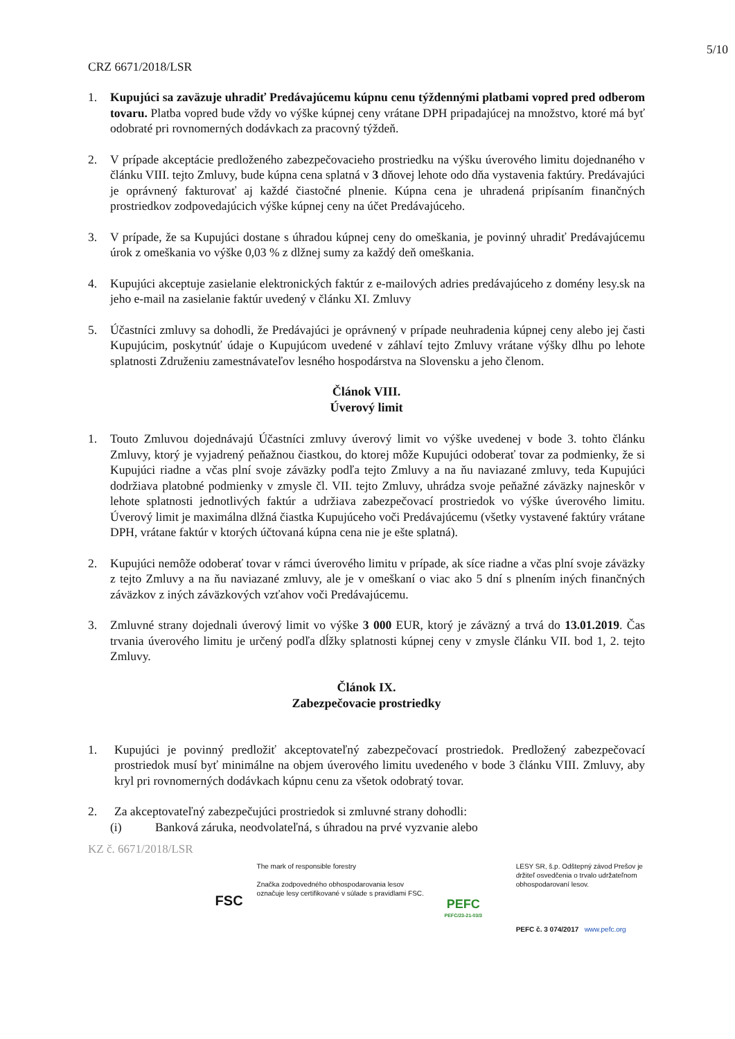5/10
CRZ 6671/2018/LSR
1. Kupujúci sa zaväzuje uhradiť Predávajúcemu kúpnu cenu týždennými platbami vopred pred odberom tovaru. Platba vopred bude vždy vo výške kúpnej ceny vrátane DPH pripadajúcej na množstvo, ktoré má byť odobraté pri rovnomerných dodávkach za pracovný týždeň.
2. V prípade akceptácie predloženého zabezpečovacieho prostriedku na výšku úverového limitu dojednaného v článku VIII. tejto Zmluvy, bude kúpna cena splatná v 3 dňovej lehote odo dňa vystavenia faktúry. Predávajúci je oprávnený fakturovať aj každé čiastočné plnenie. Kúpna cena je uhradená pripísaním finančných prostriedkov zodpovedajúcich výške kúpnej ceny na účet Predávajúceho.
3. V prípade, že sa Kupujúci dostane s úhradou kúpnej ceny do omeškania, je povinný uhradiť Predávajúcemu úrok z omeškania vo výške 0,03 % z dlžnej sumy za každý deň omeškania.
4. Kupujúci akceptuje zasielanie elektronických faktúr z e-mailových adries predávajúceho z domény lesy.sk na jeho e-mail na zasielanie faktúr uvedený v článku XI. Zmluvy
5. Účastníci zmluvy sa dohodli, že Predávajúci je oprávnený v prípade neuhradenia kúpnej ceny alebo jej časti Kupujúcim, poskytnúť údaje o Kupujúcom uvedené v záhlaví tejto Zmluvy vrátane výšky dlhu po lehote splatnosti Združeniu zamestnávateľov lesného hospodárstva na Slovensku a jeho členom.
Článok VIII.
Úverový limit
1. Touto Zmluvou dojednávajú Účastníci zmluvy úverový limit vo výške uvedenej v bode 3. tohto článku Zmluvy, ktorý je vyjadrený peňažnou čiastkou, do ktorej môže Kupujúci odoberať tovar za podmienky, že si Kupujúci riadne a včas plní svoje záväzky podľa tejto Zmluvy a na ňu naviazané zmluvy, teda Kupujúci dodržiava platobné podmienky v zmysle čl. VII. tejto Zmluvy, uhrádza svoje peňažné záväzky najneskôr v lehote splatnosti jednotlivých faktúr a udržiava zabezpečovací prostriedok vo výške úverového limitu. Úverový limit je maximálna dlžná čiastka Kupujúceho voči Predávajúcemu (všetky vystavené faktúry vrátane DPH, vrátane faktúr v ktorých účtovaná kúpna cena nie je ešte splatná).
2. Kupujúci nemôže odoberať tovar v rámci úverového limitu v prípade, ak síce riadne a včas plní svoje záväzky z tejto Zmluvy a na ňu naviazané zmluvy, ale je v omeškaní o viac ako 5 dní s plnením iných finančných záväzkov z iných záväzkových vzťahov voči Predávajúcemu.
3. Zmluvné strany dojednali úverový limit vo výške 3 000 EUR, ktorý je záväzný a trvá do 13.01.2019. Čas trvania úverového limitu je určený podľa dĺžky splatnosti kúpnej ceny v zmysle článku VII. bod 1, 2. tejto Zmluvy.
Článok IX.
Zabezpečovacie prostriedky
1. Kupujúci je povinný predložiť akceptovateľný zabezpečovací prostriedok. Predložený zabezpečovací prostriedok musí byť minimálne na objem úverového limitu uvedeného v bode 3 článku VIII. Zmluvy, aby kryl pri rovnomerných dodávkach kúpnu cenu za všetok odobratý tovar.
2. Za akceptovateľný zabezpečujúci prostriedok si zmluvné strany dohodli:
(i) Banková záruka, neodvolateľná, s úhradou na prvé vyzvanie alebo
KZ č. 6671/2018/LSR
FSC
The mark of responsible forestry
Značka zodpovedného obhospodarovania lesov označuje lesy certifikované v súlade s pravidlami FSC.
PEFC
PEFC/23-21-03/3
LESY SR, š.p. Odštepný závod Prešov je držiteľ osvedčenia o trvalo udržateľnom obhospodarovaní lesov.
PEFC č. 3 074/2017 www.pefc.org